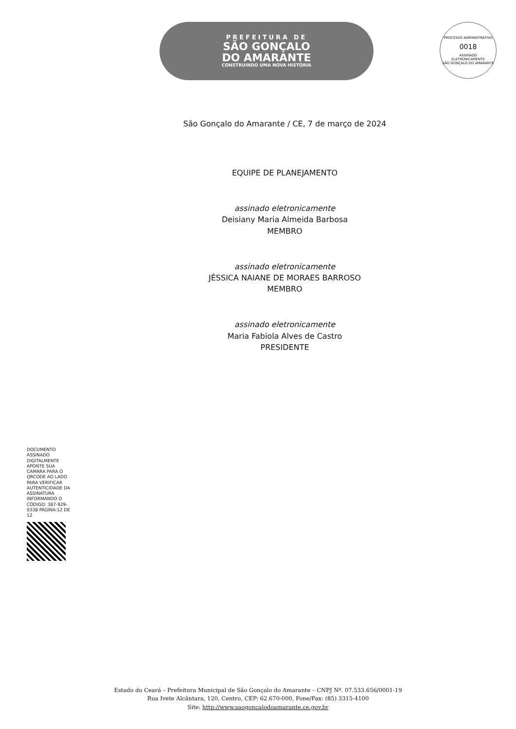PREFEITURA DE
SÃO GONÇALO
DO AMARANTE
CONSTRUINDO UMA NOVA HISTÓRIA
PROCESSO ADMINISTRATIVO
0018
ASSINADO
ELETRONICAMENTE
SÃO GONÇALO DO AMARANTE
São Gonçalo do Amarante / CE, 7 de março de 2024
EQUIPE DE PLANEJAMENTO
assinado eletronicamente
Deisiany Maria Almeida Barbosa
MEMBRO
assinado eletronicamente
JÉSSICA NAIANE DE MORAES BARROSO
MEMBRO
assinado eletronicamente
Maria Fabiola Alves de Castro
PRESIDENTE
DOCUMENTO ASSINADO DIGITALMENTE APONTE SUA CAMARA PARA O QRCODE AO LADO PARA VERIFICAR AUTENTICIDADE DA ASSINATURA INFORMANDO O CÓDIGO: 387-929-0338 PÁGINA:12 DE 12
Estado do Ceará – Prefeitura Municipal de São Gonçalo do Amarante – CNPJ Nº. 07.533.656/0001-19
Rua Ivete Alcântara, 120, Centro, CEP: 62.670-000, Fone/Fax: (85) 3315-4100
Site: http://www.saogoncalodoamarante.ce.gov.br